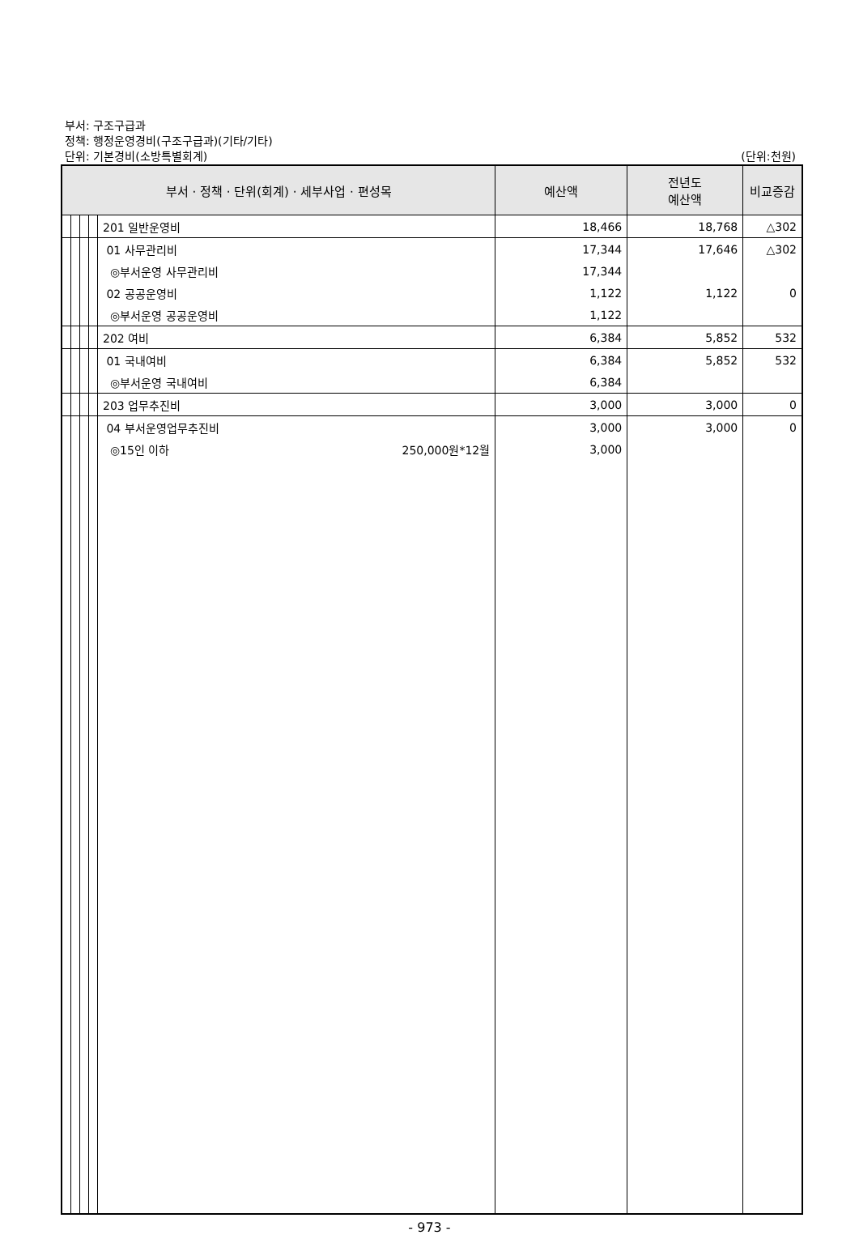부서: 구조구급과
정책: 행정운영경비(구조구급과)(기타/기타)
단위: 기본경비(소방특별회계)
(단위:천원)
| 부서 · 정책 · 단위(회계) · 세부사업 · 편성목 | | | | | 예산액 | 전년도 예산액 | 비교증감 |
| --- | --- | --- | --- | --- | --- | --- | --- |
| | | | | 201 일반운영비 | 18,466 | 18,768 | △302 |
| | | | | 01 사무관리비 | 17,344 | 17,646 | △302 |
| | | | | ◎부서운영 사무관리비 | 17,344 | | |
| | | | | 02 공공운영비 | 1,122 | 1,122 | 0 |
| | | | | ◎부서운영 공공운영비 | 1,122 | | |
| | | | | 202 여비 | 6,384 | 5,852 | 532 |
| | | | | 01 국내여비 | 6,384 | 5,852 | 532 |
| | | | | ◎부서운영 국내여비 | 6,384 | | |
| | | | | 203 업무추진비 | 3,000 | 3,000 | 0 |
| | | | | 04 부서운영업무추진비 | 3,000 | 3,000 | 0 |
| | | | | ◎15인 이하 250,000원*12월 | 3,000 | | |
- 973 -